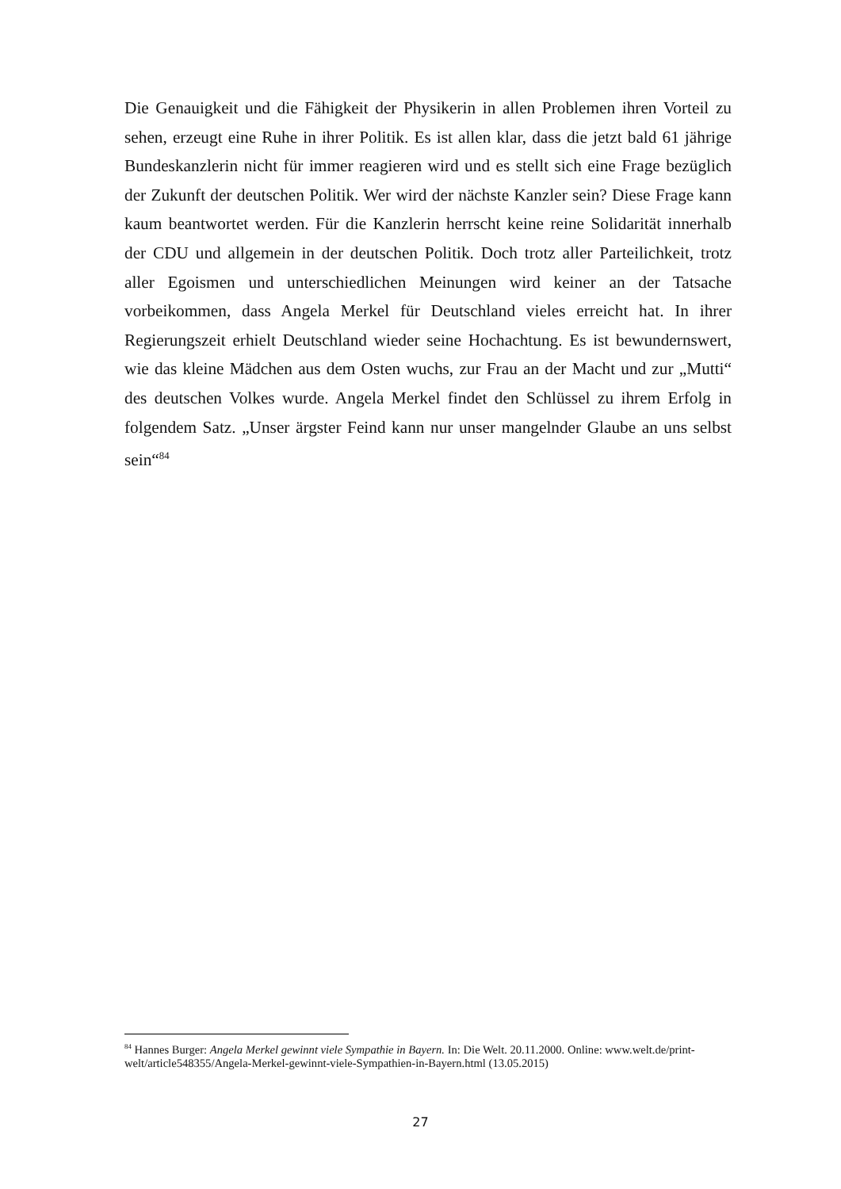Die Genauigkeit und die Fähigkeit der Physikerin in allen Problemen ihren Vorteil zu sehen, erzeugt eine Ruhe in ihrer Politik. Es ist allen klar, dass die jetzt bald 61 jährige Bundeskanzlerin nicht für immer reagieren wird und es stellt sich eine Frage bezüglich der Zukunft der deutschen Politik. Wer wird der nächste Kanzler sein? Diese Frage kann kaum beantwortet werden. Für die Kanzlerin herrscht keine reine Solidarität innerhalb der CDU und allgemein in der deutschen Politik. Doch trotz aller Parteilichkeit, trotz aller Egoismen und unterschiedlichen Meinungen wird keiner an der Tatsache vorbeikommen, dass Angela Merkel für Deutschland vieles erreicht hat. In ihrer Regierungszeit erhielt Deutschland wieder seine Hochachtung. Es ist bewundernswert, wie das kleine Mädchen aus dem Osten wuchs, zur Frau an der Macht und zur „Mutti“ des deutschen Volkes wurde. Angela Merkel findet den Schlüssel zu ihrem Erfolg in folgendem Satz. „Unser ärgster Feind kann nur unser mangelnder Glaube an uns selbst sein“<sup>84</sup>
<sup>84</sup> Hannes Burger: Angela Merkel gewinnt viele Sympathie in Bayern. In: Die Welt. 20.11.2000. Online: www.welt.de/print-welt/article548355/Angela-Merkel-gewinnt-viele-Sympathien-in-Bayern.html (13.05.2015)
27